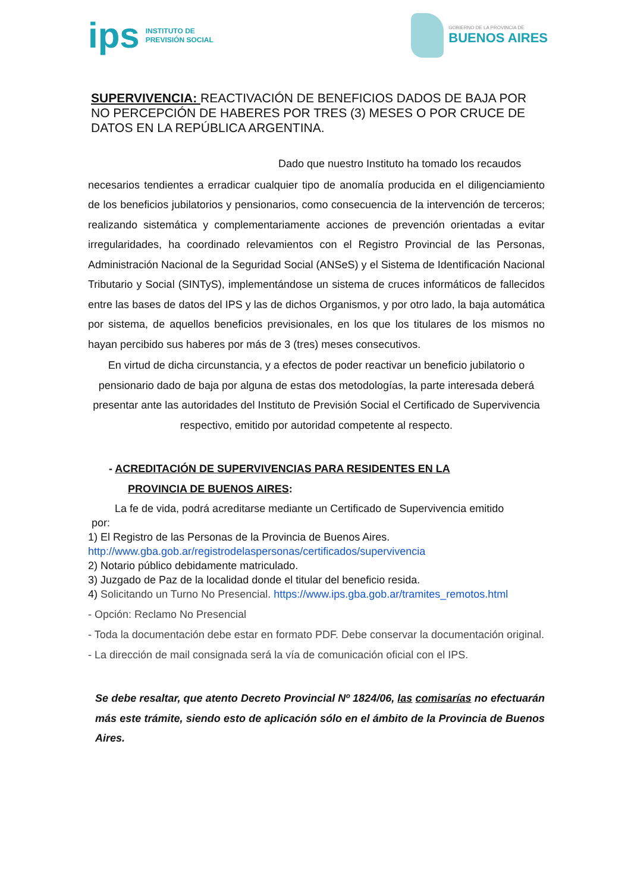ips INSTITUTO DE
PREVISIÓN SOCIAL
GOBIERNO DE LA PROVINCIA DE
BUENOS AIRES
SUPERVIVENCIA: REACTIVACIÓN DE BENEFICIOS DADOS DE BAJA POR NO PERCEPCIÓN DE HABERES POR TRES (3) MESES O POR CRUCE DE DATOS EN LA REPÚBLICA ARGENTINA.
Dado que nuestro Instituto ha tomado los recaudos
necesarios tendientes a erradicar cualquier tipo de anomalía producida en el diligenciamiento de los beneficios jubilatorios y pensionarios, como consecuencia de la intervención de terceros; realizando sistemática y complementariamente acciones de prevención orientadas a evitar irregularidades, ha coordinado relevamientos con el Registro Provincial de las Personas, Administración Nacional de la Seguridad Social (ANSeS) y el Sistema de Identificación Nacional Tributario y Social (SINTyS), implementándose un sistema de cruces informáticos de fallecidos entre las bases de datos del IPS y las de dichos Organismos, y por otro lado, la baja automática por sistema, de aquellos beneficios previsionales, en los que los titulares de los mismos no hayan percibido sus haberes por más de 3 (tres) meses consecutivos.
En virtud de dicha circunstancia, y a efectos de poder reactivar un beneficio jubilatorio o pensionario dado de baja por alguna de estas dos metodologías, la parte interesada deberá presentar ante las autoridades del Instituto de Previsión Social el Certificado de Supervivencia respectivo, emitido por autoridad competente al respecto.
- ACREDITACIÓN DE SUPERVIVENCIAS PARA RESIDENTES EN LA
PROVINCIA DE BUENOS AIRES:
La fe de vida, podrá acreditarse mediante un Certificado de Supervivencia emitido
por:
1) El Registro de las Personas de la Provincia de Buenos Aires.
http://www.gba.gob.ar/registrodelaspersonas/certificados/supervivencia
2) Notario público debidamente matriculado.
3) Juzgado de Paz de la localidad donde el titular del beneficio resida.
4) Solicitando un Turno No Presencial. https://www.ips.gba.gob.ar/tramites_remotos.html
- Opción: Reclamo No Presencial
- Toda la documentación debe estar en formato PDF. Debe conservar la documentación original.
- La dirección de mail consignada será la vía de comunicación oficial con el IPS.
Se debe resaltar, que atento Decreto Provincial Nº 1824/06, las comisarías no efectuarán más este trámite, siendo esto de aplicación sólo en el ámbito de la Provincia de Buenos Aires.